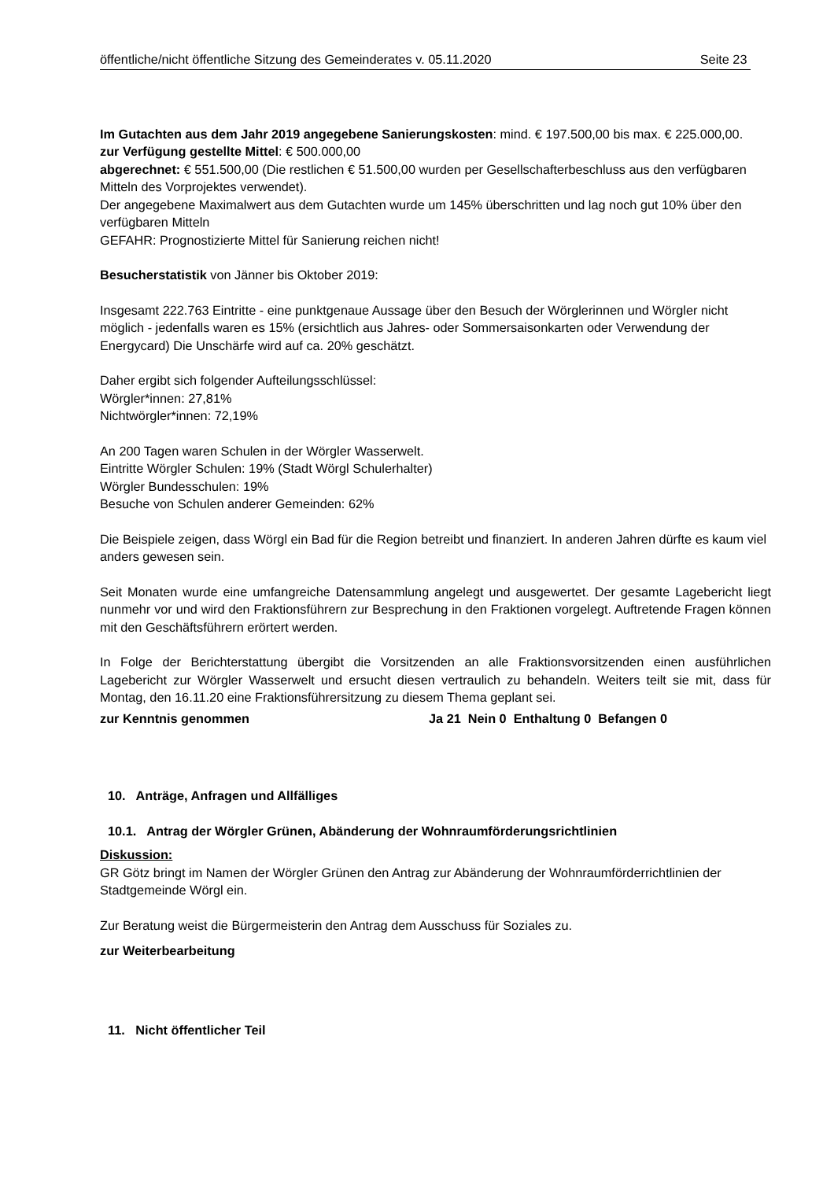öffentliche/nicht öffentliche Sitzung des Gemeinderates v. 05.11.2020 Seite 23
Im Gutachten aus dem Jahr 2019 angegebene Sanierungskosten: mind. € 197.500,00 bis max. € 225.000,00.
zur Verfügung gestellte Mittel: € 500.000,00
abgerechnet: € 551.500,00 (Die restlichen € 51.500,00 wurden per Gesellschafterbeschluss aus den verfügbaren Mitteln des Vorprojektes verwendet).
Der angegebene Maximalwert aus dem Gutachten wurde um 145% überschritten und lag noch gut 10% über den verfügbaren Mitteln
GEFAHR: Prognostizierte Mittel für Sanierung reichen nicht!
Besucherstatistik von Jänner bis Oktober 2019:
Insgesamt 222.763 Eintritte - eine punktgenaue Aussage über den Besuch der Wörglerinnen und Wörgler nicht möglich - jedenfalls waren es 15% (ersichtlich aus Jahres- oder Sommersaisonkarten oder Verwendung der Energycard) Die Unschärfe wird auf ca. 20% geschätzt.
Daher ergibt sich folgender Aufteilungsschlüssel:
Wörgler*innen: 27,81%
Nichtwörgler*innen: 72,19%
An 200 Tagen waren Schulen in der Wörgler Wasserwelt.
Eintritte Wörgler Schulen: 19% (Stadt Wörgl Schulerhalter)
Wörgler Bundesschulen: 19%
Besuche von Schulen anderer Gemeinden: 62%
Die Beispiele zeigen, dass Wörgl ein Bad für die Region betreibt und finanziert. In anderen Jahren dürfte es kaum viel anders gewesen sein.
Seit Monaten wurde eine umfangreiche Datensammlung angelegt und ausgewertet. Der gesamte Lagebericht liegt nunmehr vor und wird den Fraktionsführern zur Besprechung in den Fraktionen vorgelegt. Auftretende Fragen können mit den Geschäftsführern erörtert werden.
In Folge der Berichterstattung übergibt die Vorsitzenden an alle Fraktionsvorsitzenden einen ausführlichen Lagebericht zur Wörgler Wasserwelt und ersucht diesen vertraulich zu behandeln. Weiters teilt sie mit, dass für Montag, den 16.11.20 eine Fraktionsführersitzung zu diesem Thema geplant sei.
zur Kenntnis genommen Ja 21 Nein 0 Enthaltung 0 Befangen 0
10. Anträge, Anfragen und Allfälliges
10.1. Antrag der Wörgler Grünen, Abänderung der Wohnraumförderungsrichtlinien
Diskussion:
GR Götz bringt im Namen der Wörgler Grünen den Antrag zur Abänderung der Wohnraumförderrichtlinien der Stadtgemeinde Wörgl ein.
Zur Beratung weist die Bürgermeisterin den Antrag dem Ausschuss für Soziales zu.
zur Weiterbearbeitung
11. Nicht öffentlicher Teil